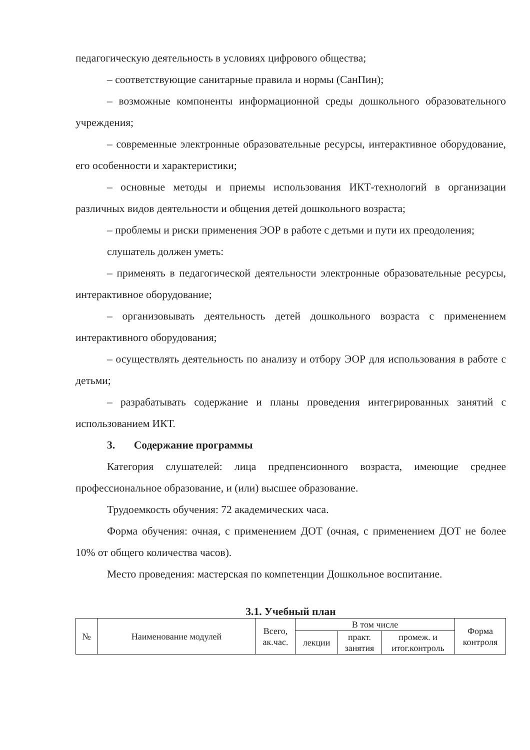педагогическую деятельность в условиях цифрового общества;
– соответствующие санитарные правила и нормы (СанПин);
– возможные компоненты информационной среды дошкольного образовательного учреждения;
– современные электронные образовательные ресурсы, интерактивное оборудование, его особенности и характеристики;
– основные методы и приемы использования ИКТ-технологий в организации различных видов деятельности и общения детей дошкольного возраста;
– проблемы и риски применения ЭОР в работе с детьми и пути их преодоления;
слушатель должен уметь:
– применять в педагогической деятельности электронные образовательные ресурсы, интерактивное оборудование;
– организовывать деятельность детей дошкольного возраста с применением интерактивного оборудования;
– осуществлять деятельность по анализу и отбору ЭОР для использования в работе с детьми;
– разрабатывать содержание и планы проведения интегрированных занятий с использованием ИКТ.
3. Содержание программы
Категория слушателей: лица предпенсионного возраста, имеющие среднее профессиональное образование, и (или) высшее образование.
Трудоемкость обучения: 72 академических часа.
Форма обучения: очная, с применением ДОТ (очная, с применением ДОТ не более 10% от общего количества часов).
Место проведения: мастерская по компетенции Дошкольное воспитание.
3.1. Учебный план
| № | Наименование модулей | Всего, ак.час. | В том числе | | | Форма контроля |
| --- | --- | --- | --- | --- | --- | --- |
| | | | лекции | практ. занятия | промеж. и итог.контроль | |